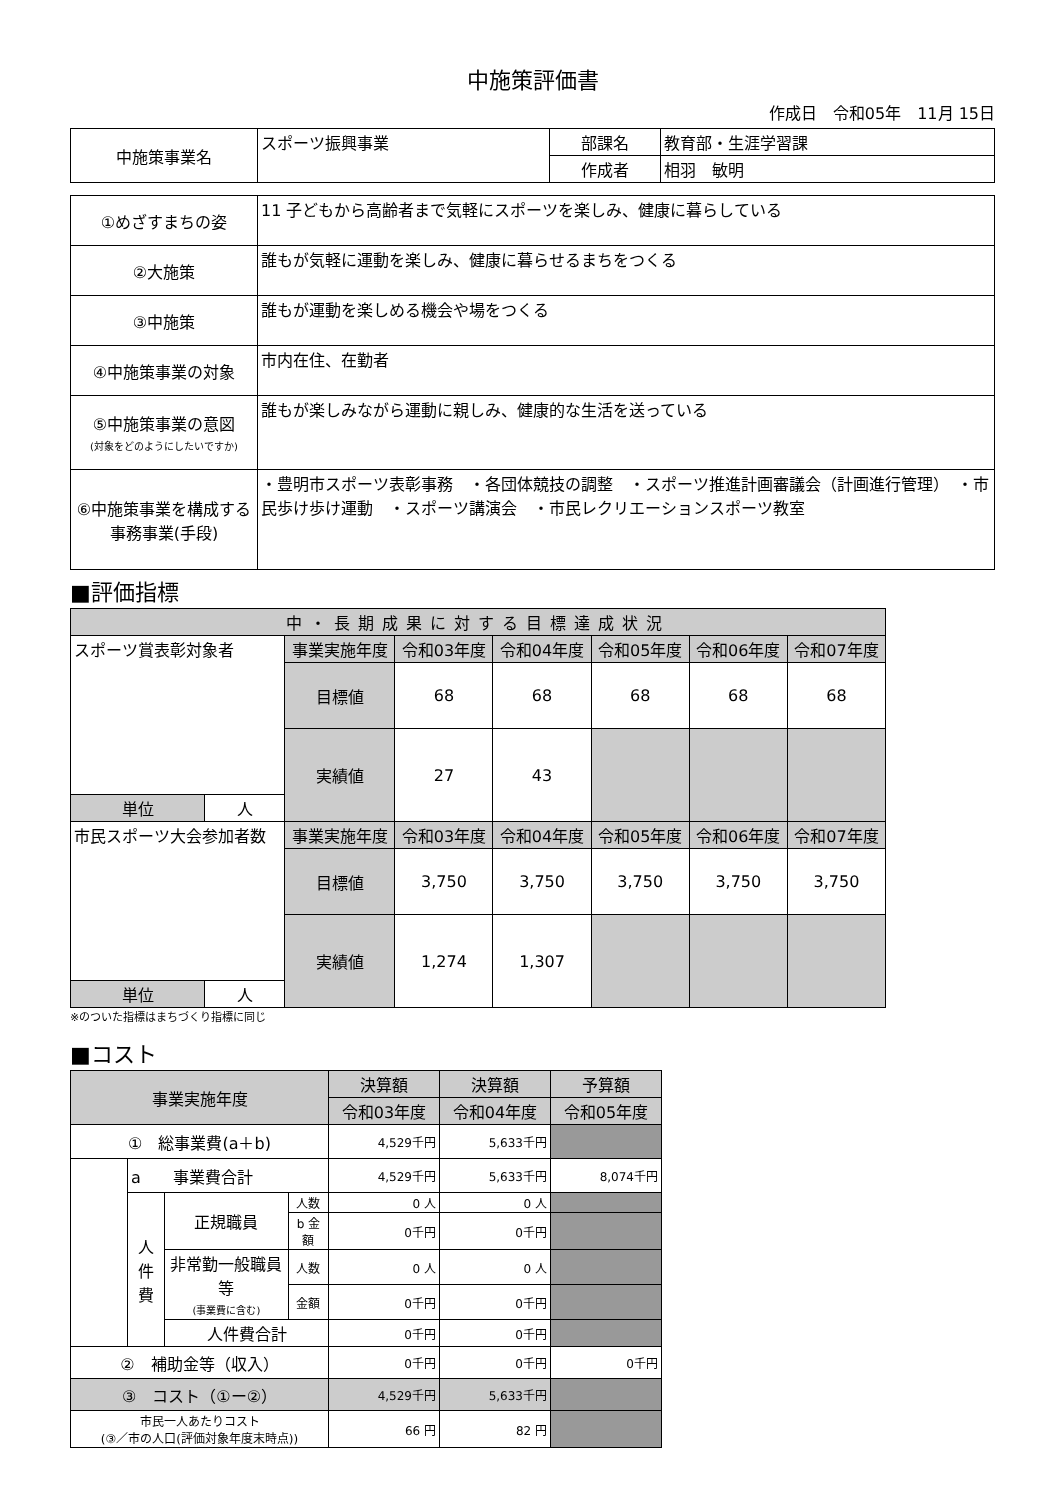中施策評価書
作成日　令和05年　11月 15日
| 中施策事業名 | スポーツ振興事業 | 部課名 | 教育部・生涯学習課 |
| | | 作成者 | 相羽 敏明 |
| ①めざすまちの姿 | 11 子どもから高齢者まで気軽にスポーツを楽しみ、健康に暮らしている |
| ②大施策 | 誰もが気軽に運動を楽しみ、健康に暮らせるまちをつくる |
| ③中施策 | 誰もが運動を楽しめる機会や場をつくる |
| ④中施策事業の対象 | 市内在住、在勤者 |
| ⑤中施策事業の意図 (対象をどのようにしたいですか) | 誰もが楽しみながら運動に親しみ、健康的な生活を送っている |
| ⑥中施策事業を構成する 事務事業(手段) | ・豊明市スポーツ表彰事務 ・各団体競技の調整 ・スポーツ推進計画審議会（計画進行管理） ・市民歩け歩け運動 ・スポーツ講演会 ・市民レクリエーションスポーツ教室 |
■評価指標
| 中・長期成果に対する目標達成状況 | | | | | | | |
| スポーツ賞表彰対象者 | | 事業実施年度 | 令和03年度 | 令和04年度 | 令和05年度 | 令和06年度 | 令和07年度 |
| | | 目標値 | 68 | 68 | 68 | 68 | 68 |
| | | 実績値 | 27 | 43 | | | |
| 単位 | 人 | | | | | | |
| 市民スポーツ大会参加者数 | | 事業実施年度 | 令和03年度 | 令和04年度 | 令和05年度 | 令和06年度 | 令和07年度 |
| | | 目標値 | 3,750 | 3,750 | 3,750 | 3,750 | 3,750 |
| | | 実績値 | 1,274 | 1,307 | | | |
| 単位 | 人 | | | | | | |
※のついた指標はまちづくり指標に同じ
■コスト
| 事業実施年度 | | | | 決算額 | 決算額 | 予算額 |
| | | | | 令和03年度 | 令和04年度 | 令和05年度 |
| ① 総事業費(a＋b) | | | | 4,529千円 | 5,633千円 | |
| | a 事業費合計 | | | 4,529千円 | 5,633千円 | 8,074千円 |
| | 人件費 | 正規職員 | 人数 | 0 人 | 0 人 | |
| | | | b 金額 | 0千円 | 0千円 | |
| | | 非常勤一般職員等 (事業費に含む) | 人数 | 0 人 | 0 人 | |
| | | | 金額 | 0千円 | 0千円 | |
| | | 人件費合計 | | 0千円 | 0千円 | |
| ② 補助金等（収入） | | | | 0千円 | 0千円 | 0千円 |
| ③ コスト（①ー②） | | | | 4,529千円 | 5,633千円 | |
| 市民一人あたりコスト (③／市の人口(評価対象年度末時点)) | | | | 66 円 | 82 円 | |